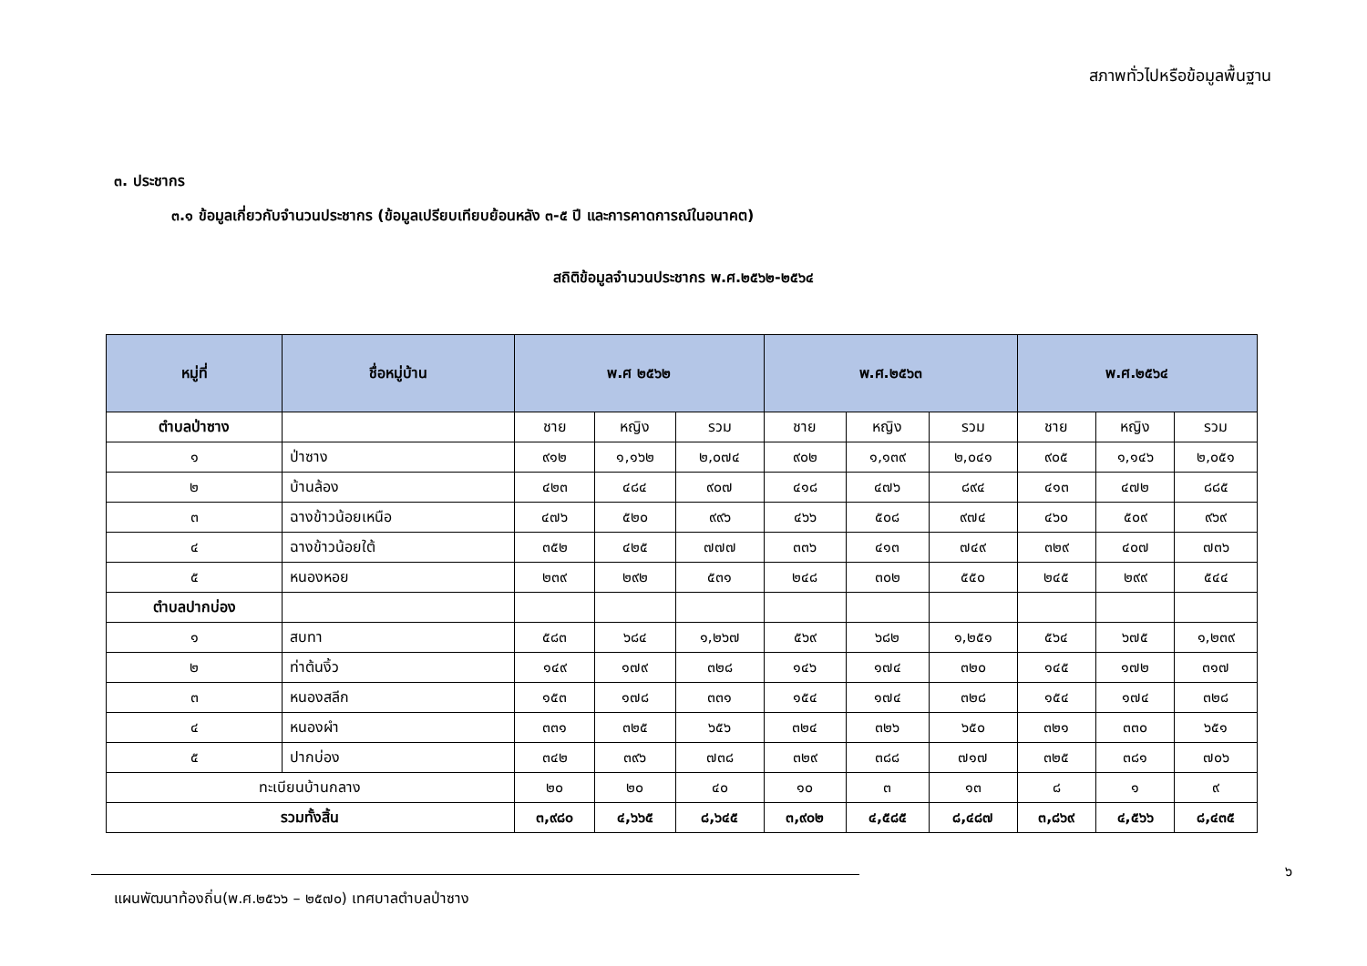สภาพทั่วไปหรือข้อมูลพื้นฐาน
๓. ประชากร
๓.๑ ข้อมูลเกี่ยวกับจำนวนประชากร (ข้อมูลเปรียบเทียบย้อนหลัง ๓-๕ ปี และการคาดการณ์ในอนาคต)
สถิติข้อมูลจำนวนประชากร พ.ศ.๒๕๖๒-๒๕๖๔
| หมู่ที่ | ชื่อหมู่บ้าน | พ.ศ ๒๕๖๒ | | | พ.ศ.๒๕๖๓ | | | พ.ศ.๒๕๖๔ | | |
| --- | --- | --- | --- | --- | --- | --- | --- | --- | --- | --- |
| ตำบลป่าซาง | | ชาย | หญิง | รวม | ชาย | หญิง | รวม | ชาย | หญิง | รวม |
| ๑ | ป่าซาง | ๙๑๒ | ๑,๑๖๒ | ๒,๐๗๔ | ๙๐๒ | ๑,๑๓๙ | ๒,๐๔๑ | ๙๐๕ | ๑,๑๔๖ | ๒,๐๕๑ |
| ๒ | บ้านล้อง | ๔๒๓ | ๔๘๔ | ๙๐๗ | ๔๑๘ | ๔๗๖ | ๘๙๔ | ๔๑๓ | ๔๗๒ | ๘๘๕ |
| ๓ | ฉางข้าวน้อยเหนือ | ๔๗๖ | ๕๒๐ | ๙๙๖ | ๔๖๖ | ๕๐๘ | ๙๗๔ | ๔๖๐ | ๕๐๙ | ๙๖๙ |
| ๔ | ฉางข้าวน้อยใต้ | ๓๕๒ | ๔๒๕ | ๗๗๗ | ๓๓๖ | ๔๑๓ | ๗๔๙ | ๓๒๙ | ๔๐๗ | ๗๓๖ |
| ๕ | หนองหอย | ๒๓๙ | ๒๙๒ | ๕๓๑ | ๒๔๘ | ๓๐๒ | ๕๕๐ | ๒๔๕ | ๒๙๙ | ๕๔๔ |
| ตำบลปากบ่อง | | | | | | | | | | |
| ๑ | สบทา | ๕๘๓ | ๖๘๔ | ๑,๒๖๗ | ๕๖๙ | ๖๘๒ | ๑,๒๕๑ | ๕๖๔ | ๖๗๕ | ๑,๒๓๙ |
| ๒ | ท่าต้นงิ้ว | ๑๔๙ | ๑๗๙ | ๓๒๘ | ๑๔๖ | ๑๗๔ | ๓๒๐ | ๑๔๕ | ๑๗๒ | ๓๑๗ |
| ๓ | หนองสลีก | ๑๕๓ | ๑๗๘ | ๓๓๑ | ๑๕๔ | ๑๗๔ | ๓๒๘ | ๑๕๔ | ๑๗๔ | ๓๒๘ |
| ๔ | หนองผำ | ๓๓๑ | ๓๒๕ | ๖๕๖ | ๓๒๔ | ๓๒๖ | ๖๕๐ | ๓๒๑ | ๓๓๐ | ๖๕๑ |
| ๕ | ปากบ่อง | ๓๔๒ | ๓๙๖ | ๗๓๘ | ๓๒๙ | ๓๘๘ | ๗๑๗ | ๓๒๕ | ๓๘๑ | ๗๐๖ |
| ทะเบียนบ้านกลาง | | ๒๐ | ๒๐ | ๔๐ | ๑๐ | ๓ | ๑๓ | ๘ | ๑ | ๙ |
| รวมทั้งสิ้น | | ๓,๙๘๐ | ๔,๖๖๕ | ๘,๖๔๕ | ๓,๙๐๒ | ๔,๕๘๕ | ๘,๔๘๗ | ๓,๘๖๙ | ๔,๕๖๖ | ๘,๔๓๕ |
๖
แผนพัฒนาท้องถิ่น(พ.ศ.๒๕๖๖ – ๒๕๗๐) เทศบาลตำบลป่าซาง